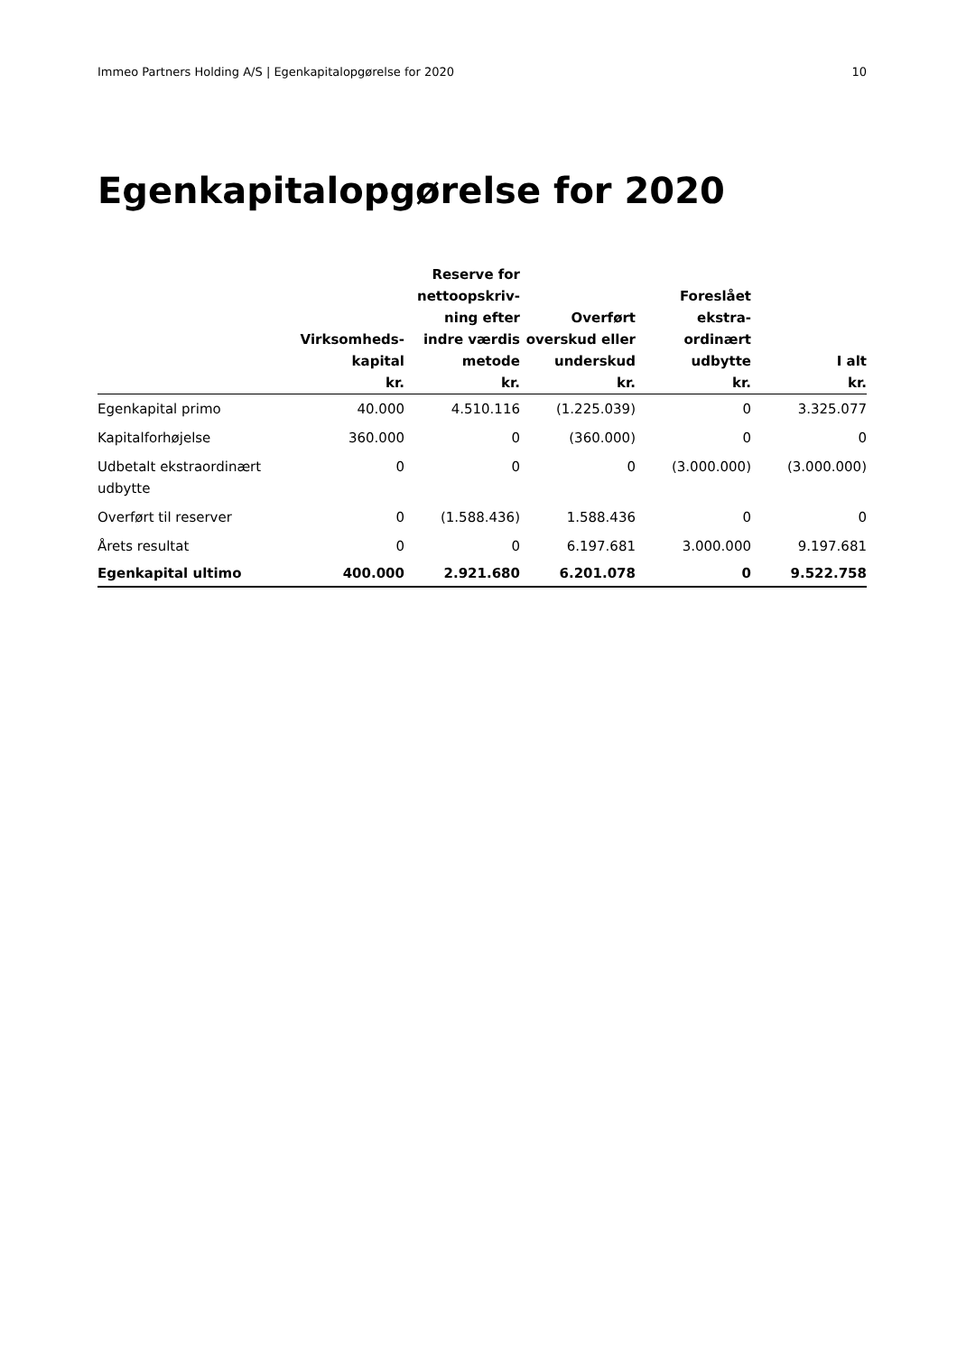Immeo Partners Holding A/S | Egenkapitalopgørelse for 2020 10
Egenkapitalopgørelse for 2020
| | Virksomheds- kapital kr. | Reserve for nettoopskriv- ning efter indre værdis metode kr. | Overført overskud eller underskud kr. | Foreslået ekstra- ordinært udbytte kr. | I alt kr. |
| --- | --- | --- | --- | --- | --- |
| Egenkapital primo | 40.000 | 4.510.116 | (1.225.039) | 0 | 3.325.077 |
| Kapitalforhøjelse | 360.000 | 0 | (360.000) | 0 | 0 |
| Udbetalt ekstraordinært udbytte | 0 | 0 | 0 | (3.000.000) | (3.000.000) |
| Overført til reserver | 0 | (1.588.436) | 1.588.436 | 0 | 0 |
| Årets resultat | 0 | 0 | 6.197.681 | 3.000.000 | 9.197.681 |
| Egenkapital ultimo | 400.000 | 2.921.680 | 6.201.078 | 0 | 9.522.758 |